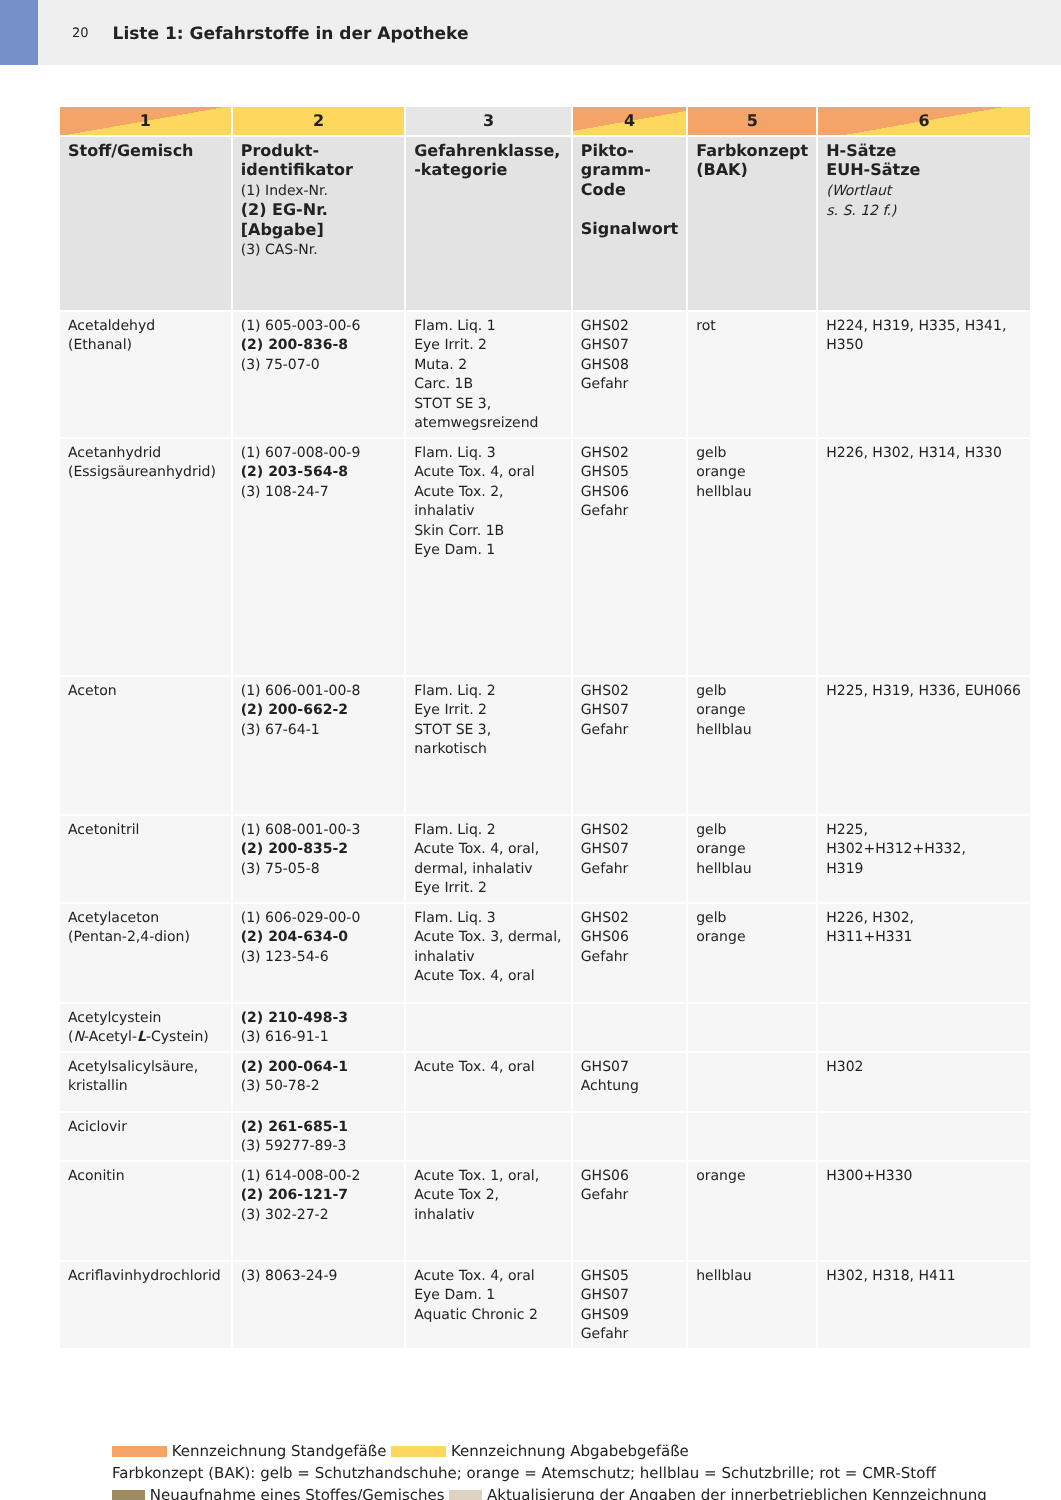20 Liste 1: Gefahrstoffe in der Apotheke
| 1 | 2 | 3 | 4 | 5 | 6 |
| --- | --- | --- | --- | --- | --- |
| Stoff/Gemisch | Produkt- identifikator (1) Index-Nr. (2) EG-Nr. [Abgabe] (3) CAS-Nr. | Gefahrenklasse, -kategorie | Pikto- gramm- Code Signalwort | Farbkonzept (BAK) | H-Sätze EUH-Sätze (Wortlaut s. S. 12 f.) |
| Acetaldehyd (Ethanal) | (1) 605-003-00-6 (2) 200-836-8 (3) 75-07-0 | Flam. Liq. 1 Eye Irrit. 2 Muta. 2 Carc. 1B STOT SE 3, atemwegsreizend | GHS02 GHS07 GHS08 Gefahr | rot | H224, H319, H335, H341, H350 |
| Acetanhydrid (Essigsäureanhydrid) | (1) 607-008-00-9 (2) 203-564-8 (3) 108-24-7 | Flam. Liq. 3 Acute Tox. 4, oral Acute Tox. 2, inhalativ Skin Corr. 1B Eye Dam. 1 | GHS02 GHS05 GHS06 Gefahr | gelb orange hellblau | H226, H302, H314, H330 |
| Aceton | (1) 606-001-00-8 (2) 200-662-2 (3) 67-64-1 | Flam. Liq. 2 Eye Irrit. 2 STOT SE 3, narkotisch | GHS02 GHS07 Gefahr | gelb orange hellblau | H225, H319, H336, EUH066 |
| Acetonitril | (1) 608-001-00-3 (2) 200-835-2 (3) 75-05-8 | Flam. Liq. 2 Acute Tox. 4, oral, dermal, inhalativ Eye Irrit. 2 | GHS02 GHS07 Gefahr | gelb orange hellblau | H225, H302+H312+H332, H319 |
| Acetylaceton (Pentan-2,4-dion) | (1) 606-029-00-0 (2) 204-634-0 (3) 123-54-6 | Flam. Liq. 3 Acute Tox. 3, dermal, inhalativ Acute Tox. 4, oral | GHS02 GHS06 Gefahr | gelb orange | H226, H302, H311+H331 |
| Acetylcystein ( N -Acetyl- L -Cystein) | (2) 210-498-3 (3) 616-91-1 | | | | |
| Acetylsalicylsäure, kristallin | (2) 200-064-1 (3) 50-78-2 | Acute Tox. 4, oral | GHS07 Achtung | | H302 |
| Aciclovir | (2) 261-685-1 (3) 59277-89-3 | | | | |
| Aconitin | (1) 614-008-00-2 (2) 206-121-7 (3) 302-27-2 | Acute Tox. 1, oral, Acute Tox 2, inhalativ | GHS06 Gefahr | orange | H300+H330 |
| Acriflavinhydrochlorid | (3) 8063-24-9 | Acute Tox. 4, oral Eye Dam. 1 Aquatic Chronic 2 | GHS05 GHS07 GHS09 Gefahr | hellblau | H302, H318, H411 |
Kennzeichnung Standgefäße Kennzeichnung Abgabebgefäße
Farbkonzept (BAK): gelb = Schutzhandschuhe; orange = Atemschutz; hellblau = Schutzbrille; rot = CMR-Stoff
Neuaufnahme eines Stoffes/Gemisches Aktualisierung der Angaben der innerbetrieblichen Kennzeichnung